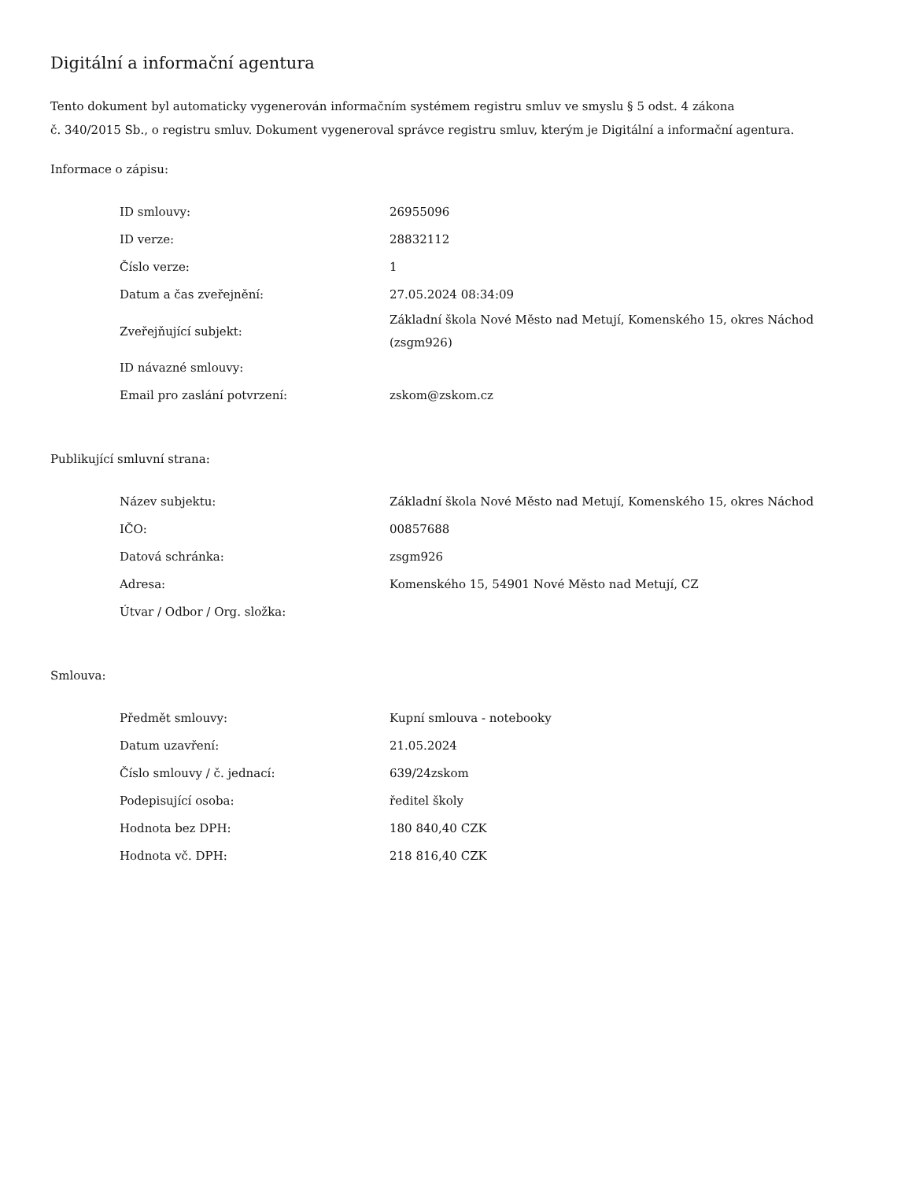Digitální a informační agentura
Tento dokument byl automaticky vygenerován informačním systémem registru smluv ve smyslu § 5 odst. 4 zákona
č. 340/2015 Sb., o registru smluv. Dokument vygeneroval správce registru smluv, kterým je Digitální a informační agentura.
Informace o zápisu:
| ID smlouvy: | 26955096 |
| ID verze: | 28832112 |
| Číslo verze: | 1 |
| Datum a čas zveřejnění: | 27.05.2024 08:34:09 |
| Zveřejňující subjekt: | Základní škola Nové Město nad Metují, Komenského 15, okres Náchod (zsgm926) |
| ID návazné smlouvy: | |
| Email pro zaslání potvrzení: | zskom@zskom.cz |
Publikující smluvní strana:
| Název subjektu: | Základní škola Nové Město nad Metují, Komenského 15, okres Náchod |
| IČO: | 00857688 |
| Datová schránka: | zsgm926 |
| Adresa: | Komenského 15, 54901 Nové Město nad Metují, CZ |
| Útvar / Odbor / Org. složka: | |
Smlouva:
| Předmět smlouvy: | Kupní smlouva - notebooky |
| Datum uzavření: | 21.05.2024 |
| Číslo smlouvy / č. jednací: | 639/24zskom |
| Podepisující osoba: | ředitel školy |
| Hodnota bez DPH: | 180 840,40 CZK |
| Hodnota vč. DPH: | 218 816,40 CZK |